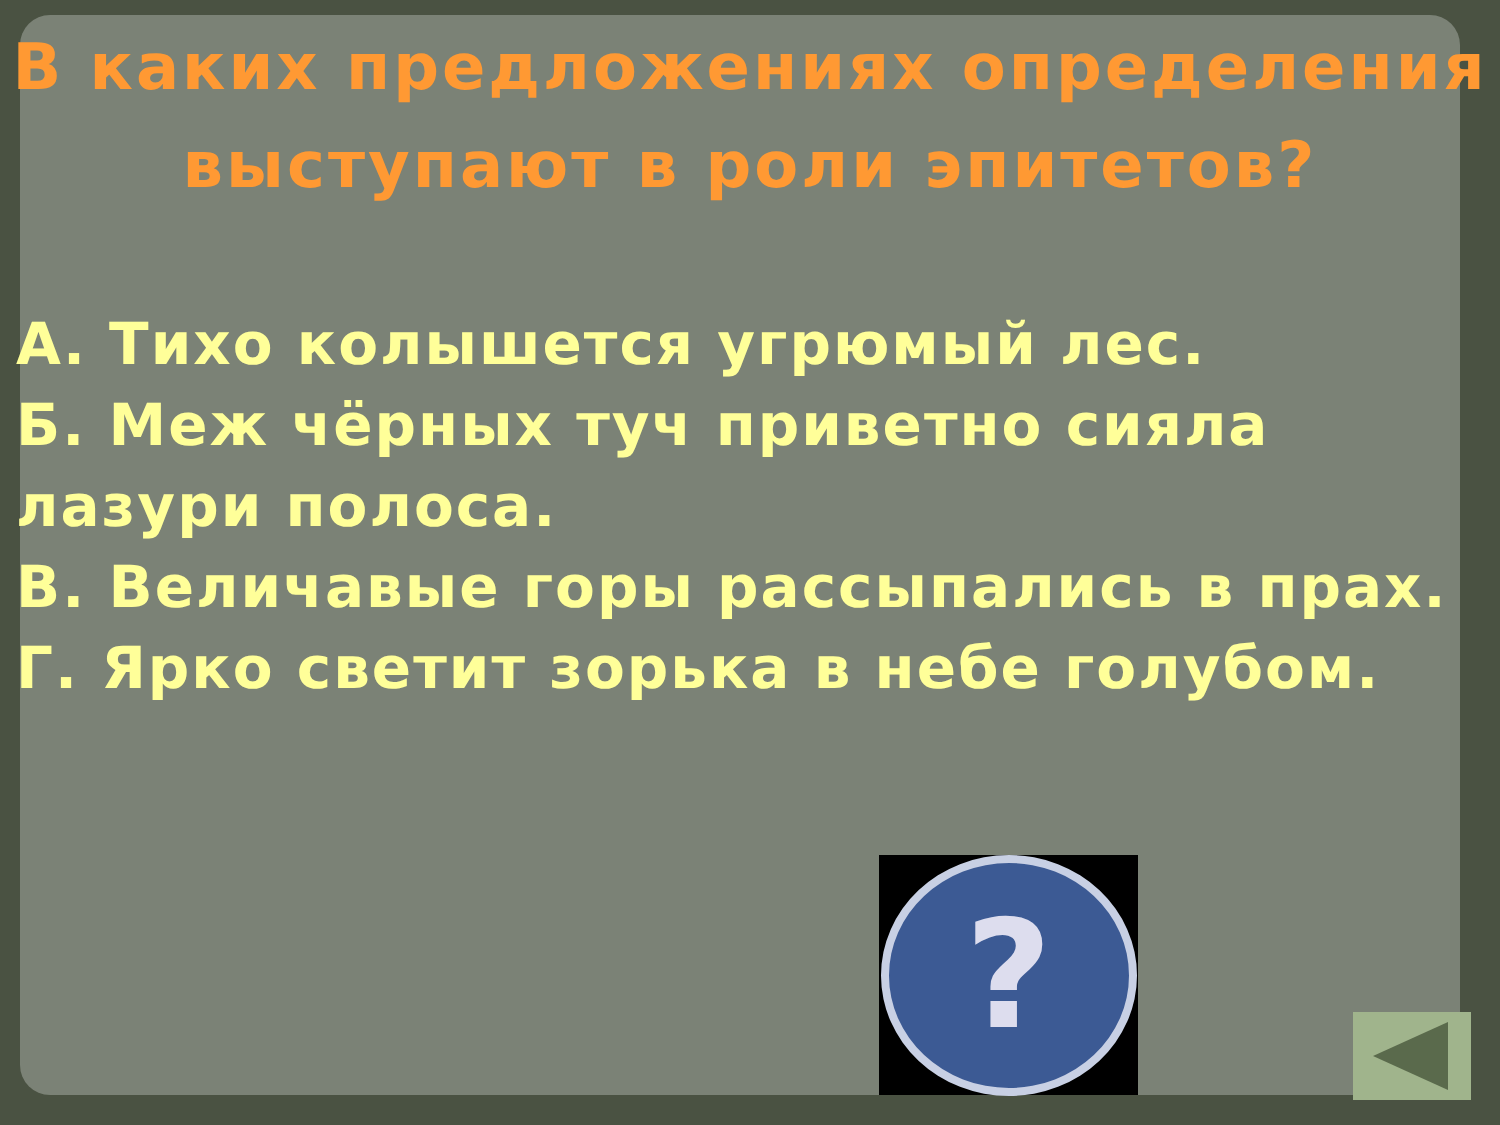В каких предложениях определения
выступают в роли эпитетов?
А. Тихо колышется угрюмый лес.
Б. Меж чёрных туч приветно сияла лазури полоса.
В. Величавые горы рассыпались в прах.
Г. Ярко светит зорька в небе голубом.
?